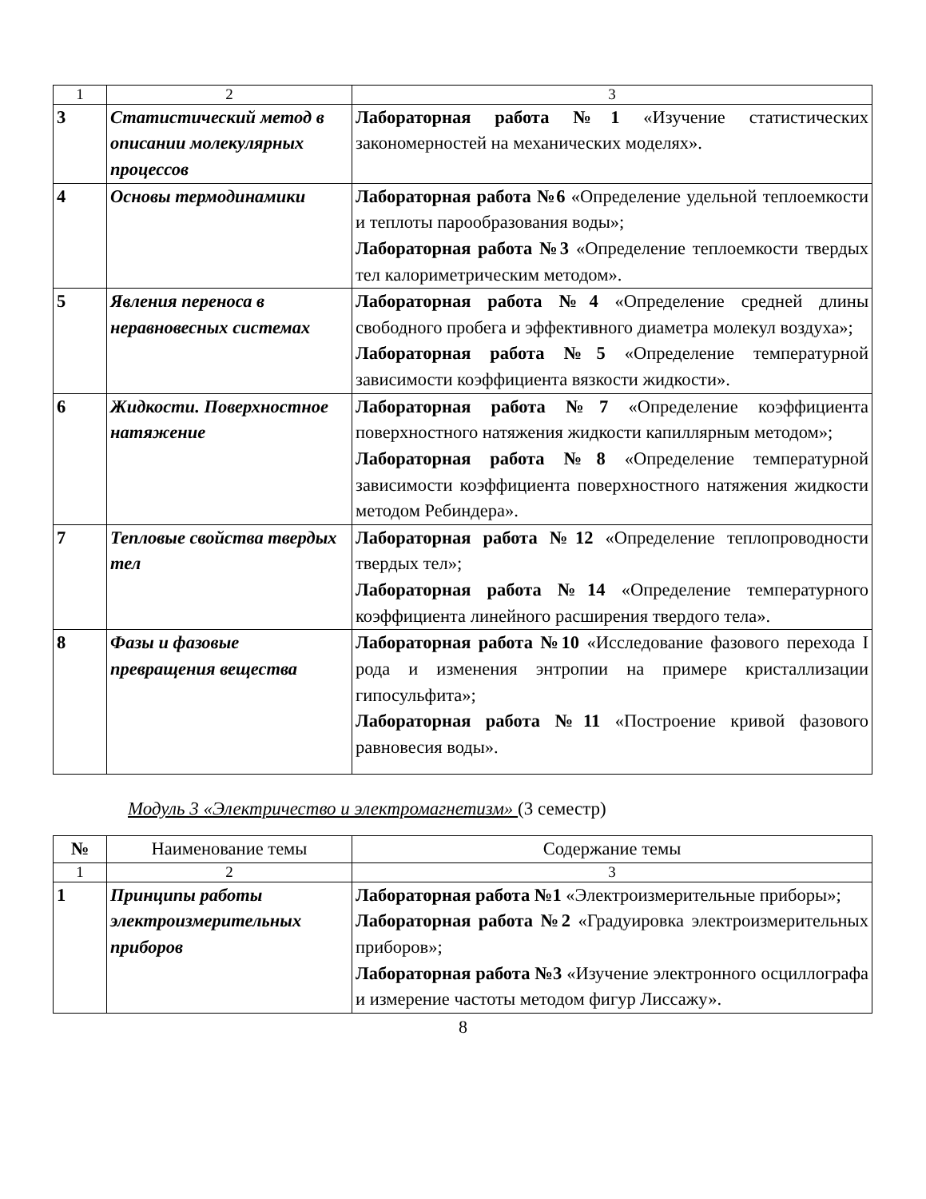| 1 | 2 | 3 |
| 3 | Статистический метод в описании молекулярных процессов | Лабораторная работа №1 «Изучение статистических закономерностей на механических моделях». |
| 4 | Основы термодинамики | Лабораторная работа №6 «Определение удельной теплоемкости и теплоты парообразования воды»; Лабораторная работа №3 «Определение теплоемкости твердых тел калориметрическим методом». |
| 5 | Явления переноса в неравновесных системах | Лабораторная работа №4 «Определение средней длины свободного пробега и эффективного диаметра молекул воздуха»; Лабораторная работа №5 «Определение температурной зависимости коэффициента вязкости жидкости». |
| 6 | Жидкости. Поверхностное натяжение | Лабораторная работа №7 «Определение коэффициента поверхностного натяжения жидкости капиллярным методом»; Лабораторная работа №8 «Определение температурной зависимости коэффициента поверхностного натяжения жидкости методом Ребиндера». |
| 7 | Тепловые свойства твердых тел | Лабораторная работа №12 «Определение теплопроводности твердых тел»; Лабораторная работа №14 «Определение температурного коэффициента линейного расширения твердого тела». |
| 8 | Фазы и фазовые превращения вещества | Лабораторная работа №10 «Исследование фазового перехода I рода и изменения энтропии на примере кристаллизации гипосульфита»; Лабораторная работа №11 «Построение кривой фазового равновесия воды». |
Модуль 3 «Электричество и электромагнетизм» (3 семестр)
| № | Наименование темы | Содержание темы |
| --- | --- | --- |
| 1 | 2 | 3 |
| 1 | Принципы работы электроизмерительных приборов | Лабораторная работа №1 «Электроизмерительные приборы»; Лабораторная работа №2 «Градуировка электроизмерительных приборов»; Лабораторная работа №3 «Изучение электронного осциллографа и измерение частоты методом фигур Лиссажу». |
8